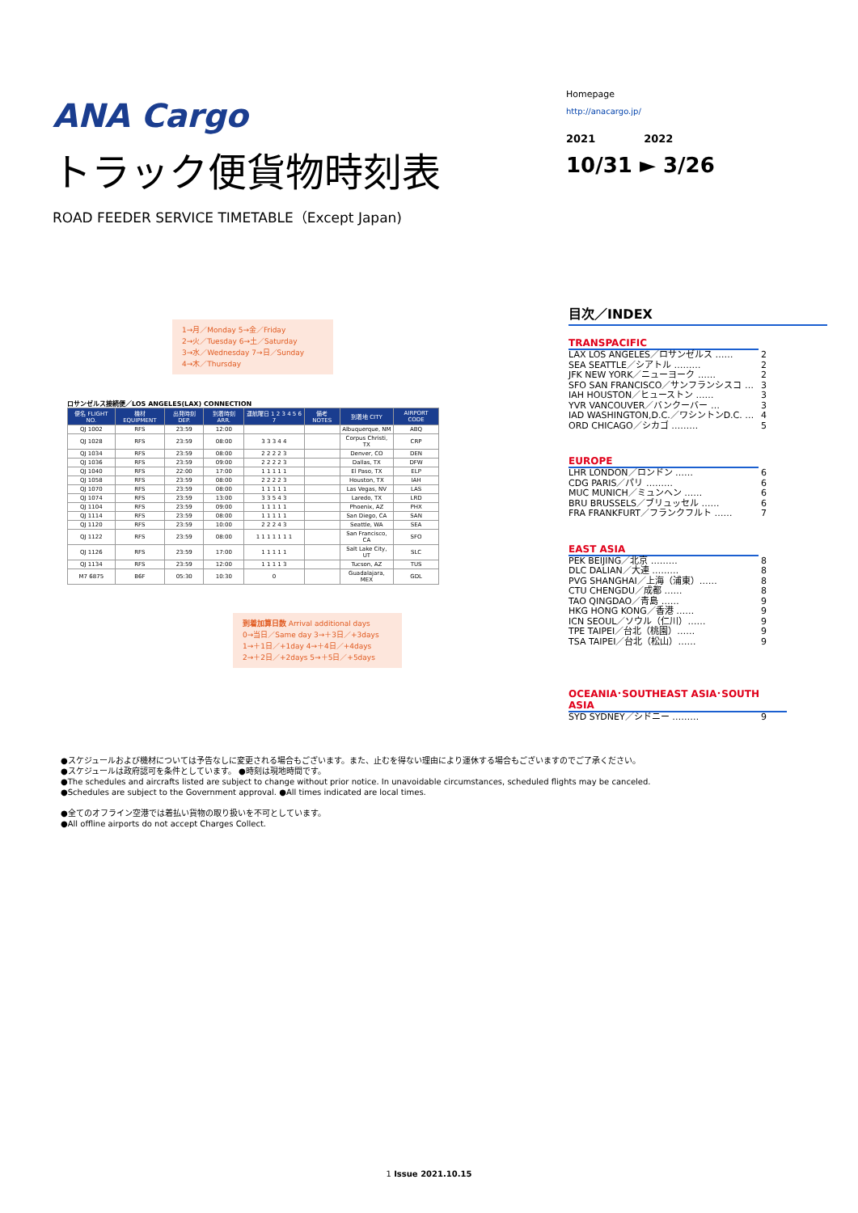ANA Cargo
トラック便貨物時刻表
ROAD FEEDER SERVICE TIMETABLE（Except Japan)
Homepage
http://anacargo.jp/
2021 2022
10/31 ► 3/26
1→月／Monday 5→金／Friday
2→火／Tuesday 6→土／Saturday
3→水／Wednesday 7→日／Sunday
4→木／Thursday
ロサンゼルス接続便／LOS ANGELES(LAX) CONNECTION
| 便名 FLIGHT NO. | 機材 EQUIPMENT | 出発時刻 DEP. | 到着時刻 ARR. | 運航曜日 1 2 3 4 5 6 7 | 備考 NOTES | 到着地 CITY | AIRPORT CODE |
| --- | --- | --- | --- | --- | --- | --- | --- |
| QJ 1002 | RFS | 23:59 | 12:00 | | | Albuquerque, NM | ABQ |
| QJ 1028 | RFS | 23:59 | 08:00 | 3 3 3 4 4 | | Corpus Christi, TX | CRP |
| QJ 1034 | RFS | 23:59 | 08:00 | 2 2 2 2 3 | | Denver, CO | DEN |
| QJ 1036 | RFS | 23:59 | 09:00 | 2 2 2 2 3 | | Dallas, TX | DFW |
| QJ 1040 | RFS | 22:00 | 17:00 | 1 1 1 1 1 | | El Paso, TX | ELP |
| QJ 1058 | RFS | 23:59 | 08:00 | 2 2 2 2 3 | | Houston, TX | IAH |
| QJ 1070 | RFS | 23:59 | 08:00 | 1 1 1 1 1 | | Las Vegas, NV | LAS |
| QJ 1074 | RFS | 23:59 | 13:00 | 3 3 5 4 3 | | Laredo, TX | LRD |
| QJ 1104 | RFS | 23:59 | 09:00 | 1 1 1 1 1 | | Phoenix, AZ | PHX |
| QJ 1114 | RFS | 23:59 | 08:00 | 1 1 1 1 1 | | San Diego, CA | SAN |
| QJ 1120 | RFS | 23:59 | 10:00 | 2 2 2 4 3 | | Seattle, WA | SEA |
| QJ 1122 | RFS | 23:59 | 08:00 | 1 1 1 1 1 1 1 | | San Francisco, CA | SFO |
| QJ 1126 | RFS | 23:59 | 17:00 | 1 1 1 1 1 | | Salt Lake City, UT | SLC |
| QJ 1134 | RFS | 23:59 | 12:00 | 1 1 1 1 3 | | Tucson, AZ | TUS |
| M7 6875 | B6F | 05:30 | 10:30 | 0 | | Guadalajara, MEX | GDL |
到着加算日数 Arrival additional days
0→当日／Same day 3→＋3日／+3days
1→＋1日／+1day 4→＋4日／+4days
2→＋2日／+2days 5→＋5日／+5days
目次／INDEX
TRANSPACIFIC
LAX LOS ANGELES／ロサンゼルス …… 2
SEA SEATTLE／シアトル ……… 2
JFK NEW YORK／ニューヨーク …… 2
SFO SAN FRANCISCO／サンフランシスコ … 3
IAH HOUSTON／ヒューストン …… 3
YVR VANCOUVER／バンクーバー … 3
IAD WASHINGTON,D.C.／ワシントンD.C. … 4
ORD CHICAGO／シカゴ ……… 5
EUROPE
LHR LONDON／ロンドン …… 6
CDG PARIS／パリ ……… 6
MUC MUNICH／ミュンヘン …… 6
BRU BRUSSELS／ブリュッセル …… 6
FRA FRANKFURT／フランクフルト …… 7
EAST ASIA
PEK BEIJING／北京 ……… 8
DLC DALIAN／大連 ……… 8
PVG SHANGHAI／上海（浦東）…… 8
CTU CHENGDU／成都 …… 8
TAO QINGDAO／青島 …… 9
HKG HONG KONG／香港 …… 9
ICN SEOUL／ソウル（仁川）…… 9
TPE TAIPEI／台北（桃園）…… 9
TSA TAIPEI／台北（松山）…… 9
OCEANIA･SOUTHEAST ASIA･SOUTH ASIA
SYD SYDNEY／シドニー ……… 9
●スケジュールおよび機材については予告なしに変更される場合もございます。また、止むを得ない理由により運休する場合もございますのでご了承ください。
●スケジュールは政府認可を条件としています。 ●時刻は現地時間です。
●The schedules and aircrafts listed are subject to change without prior notice. In unavoidable circumstances, scheduled flights may be canceled.
●Schedules are subject to the Government approval. ●All times indicated are local times.
●全てのオフライン空港では着払い貨物の取り扱いを不可としています。
●All offline airports do not accept Charges Collect.
1 Issue 2021.10.15